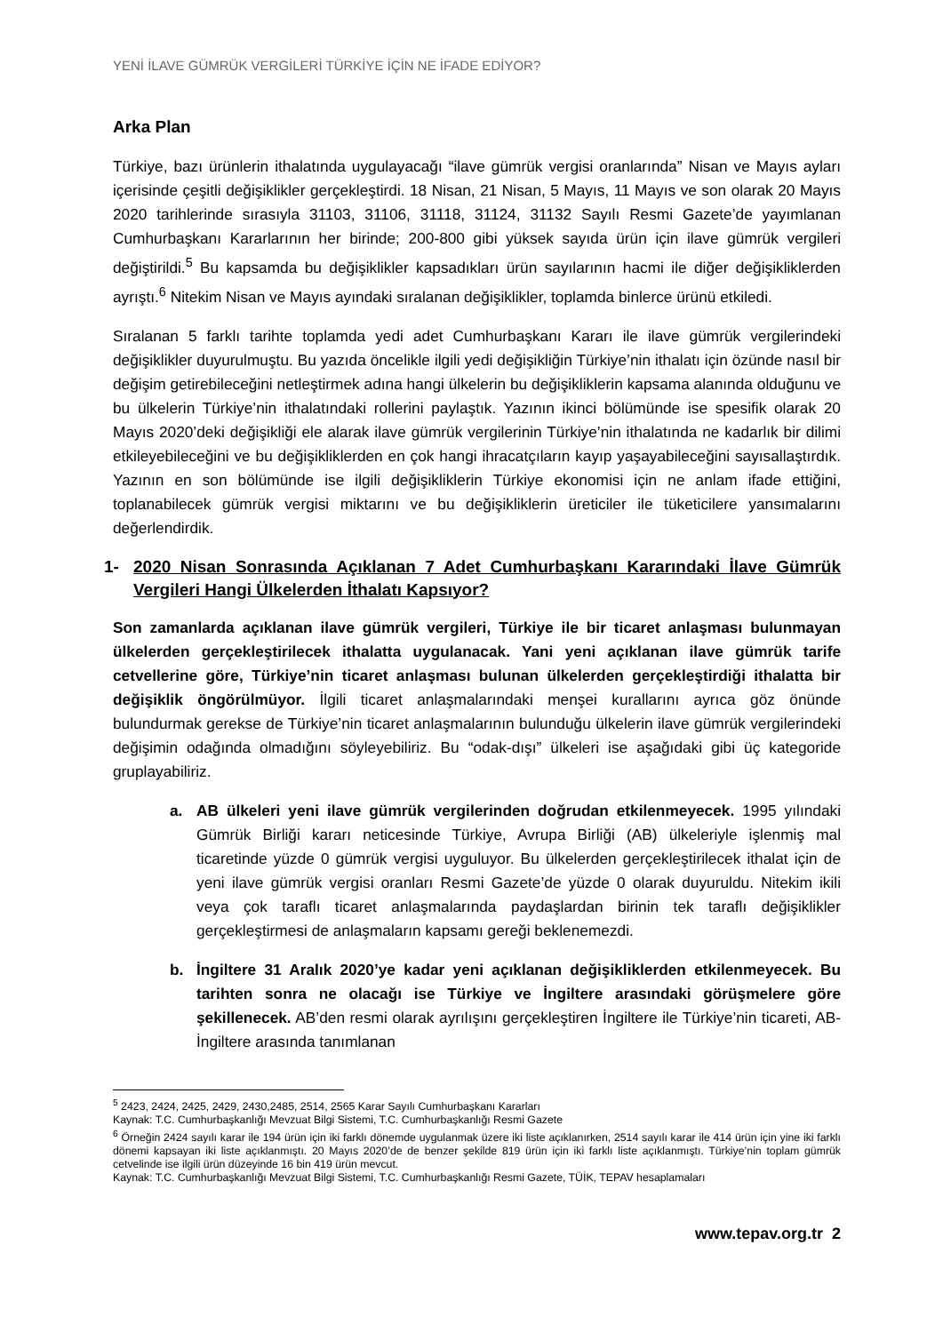YENİ İLAVE GÜMRÜK VERGİLERİ TÜRKİYE İÇİN NE İFADE EDİYOR?
Arka Plan
Türkiye, bazı ürünlerin ithalatında uygulayacağı “ilave gümrük vergisi oranlarında” Nisan ve Mayıs ayları içerisinde çeşitli değişiklikler gerçekleştirdi. 18 Nisan, 21 Nisan, 5 Mayıs, 11 Mayıs ve son olarak 20 Mayıs 2020 tarihlerinde sırasıyla 31103, 31106, 31118, 31124, 31132 Sayılı Resmi Gazete’de yayımlanan Cumhurbaşkanı Kararlarının her birinde; 200-800 gibi yüksek sayıda ürün için ilave gümrük vergileri değiştirildi.<sup>5</sup> Bu kapsamda bu değişiklikler kapsadıkları ürün sayılarının hacmi ile diğer değişikliklerden ayrıştı.<sup>6</sup> Nitekim Nisan ve Mayıs ayındaki sıralanan değişiklikler, toplamda binlerce ürünü etkiledi.
Sıralanan 5 farklı tarihte toplamda yedi adet Cumhurbaşkanı Kararı ile ilave gümrük vergilerindeki değişiklikler duyurulmuştu. Bu yazıda öncelikle ilgili yedi değişikliğin Türkiye’nin ithalatı için özünde nasıl bir değişim getirebileceğini netleştirmek adına hangi ülkelerin bu değişikliklerin kapsama alanında olduğunu ve bu ülkelerin Türkiye’nin ithalatındaki rollerini paylaştık. Yazının ikinci bölümünde ise spesifik olarak 20 Mayıs 2020’deki değişikliği ele alarak ilave gümrük vergilerinin Türkiye’nin ithalatında ne kadarlık bir dilimi etkileyebileceğini ve bu değişikliklerden en çok hangi ihracatçıların kayıp yaşayabileceğini sayısallaştırdık. Yazının en son bölümünde ise ilgili değişikliklerin Türkiye ekonomisi için ne anlam ifade ettiğini, toplanabilecek gümrük vergisi miktarını ve bu değişikliklerin üreticiler ile tüketicilere yansımalarını değerlendirdik.
1- 2020 Nisan Sonrasında Açıklanan 7 Adet Cumhurbaşkanı Kararındaki İlave Gümrük Vergileri Hangi Ülkelerden İthalatı Kapsıyor?
Son zamanlarda açıklanan ilave gümrük vergileri, Türkiye ile bir ticaret anlaşması bulunmayan ülkelerden gerçekleştirilecek ithalatta uygulanacak. Yani yeni açıklanan ilave gümrük tarife cetvellerine göre, Türkiye’nin ticaret anlaşması bulunan ülkelerden gerçekleştirdiği ithalatta bir değişiklik öngörülmüyor. İlgili ticaret anlaşmalarındaki menşei kurallarını ayrıca göz önünde bulundurmak gerekse de Türkiye’nin ticaret anlaşmalarının bulunduğu ülkelerin ilave gümrük vergilerindeki değişimin odağında olmadığını söyleyebiliriz. Bu “odak-dışı” ülkeleri ise aşağıdaki gibi üç kategoride gruplayabiliriz.
a. AB ülkeleri yeni ilave gümrük vergilerinden doğrudan etkilenmeyecek. 1995 yılındaki Gümrük Birliği kararı neticesinde Türkiye, Avrupa Birliği (AB) ülkeleriyle işlenmiş mal ticaretinde yüzde 0 gümrük vergisi uyguluyor. Bu ülkelerden gerçekleştirilecek ithalat için de yeni ilave gümrük vergisi oranları Resmi Gazete’de yüzde 0 olarak duyuruldu. Nitekim ikili veya çok taraflı ticaret anlaşmalarında paydaşlardan birinin tek taraflı değişiklikler gerçekleştirmesi de anlaşmaların kapsamı gereği beklenemezdi.
b. İngiltere 31 Aralık 2020’ye kadar yeni açıklanan değişikliklerden etkilenmeyecek. Bu tarihten sonra ne olacağı ise Türkiye ve İngiltere arasındaki görüşmelere göre şekillenecek. AB’den resmi olarak ayrılışını gerçekleştiren İngiltere ile Türkiye’nin ticareti, AB-İngiltere arasında tanımlanan
<sup>5</sup> 2423, 2424, 2425, 2429, 2430,2485, 2514, 2565 Karar Sayılı Cumhurbaşkanı Kararları
Kaynak: T.C. Cumhurbaşkanlığı Mevzuat Bilgi Sistemi, T.C. Cumhurbaşkanlığı Resmi Gazete
<sup>6</sup> Örneğin 2424 sayılı karar ile 194 ürün için iki farklı dönemde uygulanmak üzere iki liste açıklanırken, 2514 sayılı karar ile 414 ürün için yine iki farklı dönemi kapsayan iki liste açıklanmıştı. 20 Mayıs 2020’de de benzer şekilde 819 ürün için iki farklı liste açıklanmıştı. Türkiye’nin toplam gümrük cetvelinde ise ilgili ürün düzeyinde 16 bin 419 ürün mevcut.
Kaynak: T.C. Cumhurbaşkanlığı Mevzuat Bilgi Sistemi, T.C. Cumhurbaşkanlığı Resmi Gazete, TÜİK, TEPAV hesaplamaları
www.tepav.org.tr 2